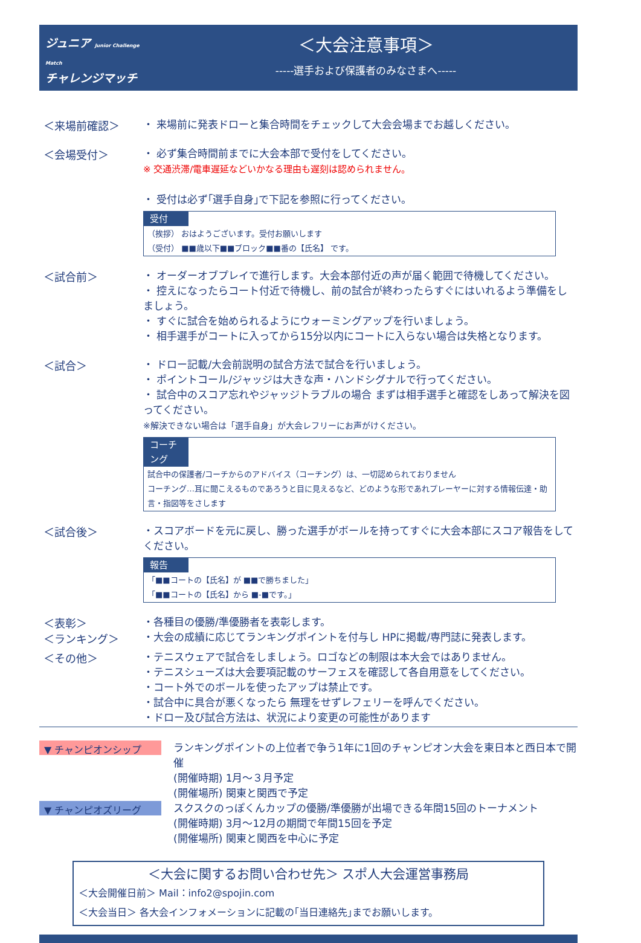ジュニア Junior Challenge Match
チャレンジマッチ
＜大会注意事項＞
-----選手および保護者のみなさまへ-----
＜来場前確認＞
・ 来場前に発表ドローと集合時間をチェックして大会会場までお越しください。
＜会場受付＞
・ 必ず集合時間前までに大会本部で受付をしてください。
※ 交通渋滞/電車遅延などいかなる理由も遅刻は認められません。
・ 受付は必ず｢選手自身｣で下記を参照に行ってください。
受付
（挨拶） おはようございます。受付お願いします
（受付） ■■歳以下■■ブロック■■番の【氏名】 です。
＜試合前＞
・ オーダーオブプレイで進行します。大会本部付近の声が届く範囲で待機してください。
・ 控えになったらコート付近で待機し、前の試合が終わったらすぐにはいれるよう準備をしましょう。
・ すぐに試合を始められるようにウォーミングアップを行いましょう。
・ 相手選手がコートに入ってから15分以内にコートに入らない場合は失格となります。
＜試合＞
・ ドロー記載/大会前説明の試合方法で試合を行いましょう。
・ ポイントコール/ジャッジは大きな声・ハンドシグナルで行ってください。
・ 試合中のスコア忘れやジャッジトラブルの場合 まずは相手選手と確認をしあって解決を図ってください。
※解決できない場合は「選手自身」が大会レフリーにお声がけください。
コーチング
試合中の保護者/コーチからのアドバイス（コーチング）は、一切認められておりません
コーチング…耳に聞こえるものであろうと目に見えるなど、どのような形であれプレーヤーに対する情報伝達・助言・指図等をさします
＜試合後＞
・スコアボードを元に戻し、勝った選手がボールを持ってすぐに大会本部にスコア報告をしてください。
報告
「■■コートの【氏名】が ■■で勝ちました」
「■■コートの【氏名】から ■-■です。」
＜表彰＞
＜ランキング＞
・各種目の優勝/準優勝者を表彰します。
・大会の成績に応じてランキングポイントを付与し HPに掲載/専門誌に発表します。
＜その他＞
・テニスウェアで試合をしましょう。ロゴなどの制限は本大会ではありません。
・テニスシューズは大会要項記載のサーフェスを確認して各自用意をしてください。
・コート外でのボールを使ったアップは禁止です。
・試合中に具合が悪くなったら 無理をせずレフェリーを呼んでください。
・ドロー及び試合方法は、状況により変更の可能性があります
▼ チャンピオンシップ
ランキングポイントの上位者で争う1年に1回のチャンピオン大会を東日本と西日本で開催
(開催時期) 1月～３月予定
(開催場所) 関東と関西で予定
▼ チャンピオズリーグ
スクスクのっぽくんカップの優勝/準優勝が出場できる年間15回のトーナメント
(開催時期) 3月～12月の期間で年間15回を予定
(開催場所) 関東と関西を中心に予定
＜大会に関するお問い合わせ先＞ スポ人大会運営事務局
＜大会開催日前＞ Mail：info2@spojin.com
＜大会当日＞ 各大会インフォメーションに記載の｢当日連絡先｣までお願いします。